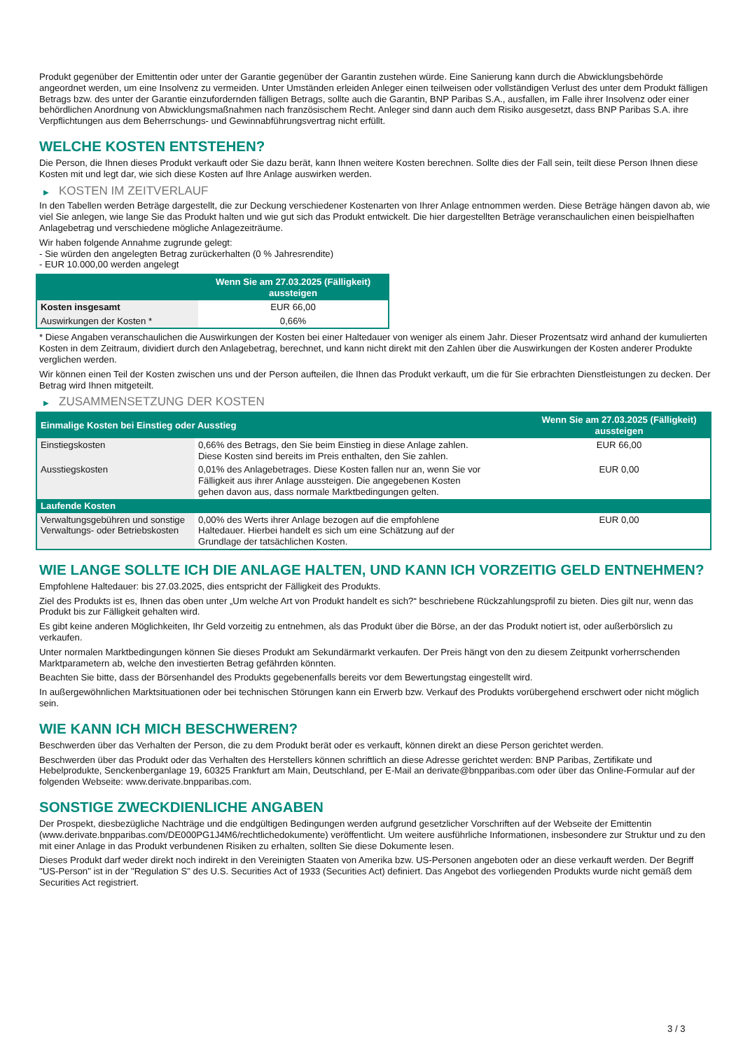Produkt gegenüber der Emittentin oder unter der Garantie gegenüber der Garantin zustehen würde. Eine Sanierung kann durch die Abwicklungsbehörde angeordnet werden, um eine Insolvenz zu vermeiden. Unter Umständen erleiden Anleger einen teilweisen oder vollständigen Verlust des unter dem Produkt fälligen Betrags bzw. des unter der Garantie einzufordernden fälligen Betrags, sollte auch die Garantin, BNP Paribas S.A., ausfallen, im Falle ihrer Insolvenz oder einer behördlichen Anordnung von Abwicklungsmaßnahmen nach französischem Recht. Anleger sind dann auch dem Risiko ausgesetzt, dass BNP Paribas S.A. ihre Verpflichtungen aus dem Beherrschungs- und Gewinnabführungsvertrag nicht erfüllt.
WELCHE KOSTEN ENTSTEHEN?
Die Person, die Ihnen dieses Produkt verkauft oder Sie dazu berät, kann Ihnen weitere Kosten berechnen. Sollte dies der Fall sein, teilt diese Person Ihnen diese Kosten mit und legt dar, wie sich diese Kosten auf Ihre Anlage auswirken werden.
▶ KOSTEN IM ZEITVERLAUF
In den Tabellen werden Beträge dargestellt, die zur Deckung verschiedener Kostenarten von Ihrer Anlage entnommen werden. Diese Beträge hängen davon ab, wie viel Sie anlegen, wie lange Sie das Produkt halten und wie gut sich das Produkt entwickelt. Die hier dargestellten Beträge veranschaulichen einen beispielhaften Anlagebetrag und verschiedene mögliche Anlagezeiträume.
Wir haben folgende Annahme zugrunde gelegt:
- Sie würden den angelegten Betrag zurückerhalten (0 % Jahresrendite)
- EUR 10.000,00 werden angelegt
| | Wenn Sie am 27.03.2025 (Fälligkeit) aussteigen |
| --- | --- |
| Kosten insgesamt | EUR 66,00 |
| Auswirkungen der Kosten * | 0,66% |
* Diese Angaben veranschaulichen die Auswirkungen der Kosten bei einer Haltedauer von weniger als einem Jahr. Dieser Prozentsatz wird anhand der kumulierten Kosten in dem Zeitraum, dividiert durch den Anlagebetrag, berechnet, und kann nicht direkt mit den Zahlen über die Auswirkungen der Kosten anderer Produkte verglichen werden.
Wir können einen Teil der Kosten zwischen uns und der Person aufteilen, die Ihnen das Produkt verkauft, um die für Sie erbrachten Dienstleistungen zu decken. Der Betrag wird Ihnen mitgeteilt.
▶ ZUSAMMENSETZUNG DER KOSTEN
| Einmalige Kosten bei Einstieg oder Ausstieg | | Wenn Sie am 27.03.2025 (Fälligkeit) aussteigen |
| --- | --- | --- |
| Einstiegskosten | 0,66% des Betrags, den Sie beim Einstieg in diese Anlage zahlen. Diese Kosten sind bereits im Preis enthalten, den Sie zahlen. | EUR 66,00 |
| Ausstiegskosten | 0,01% des Anlagebetrages. Diese Kosten fallen nur an, wenn Sie vor Fälligkeit aus ihrer Anlage aussteigen. Die angegebenen Kosten gehen davon aus, dass normale Marktbedingungen gelten. | EUR 0,00 |
| Laufende Kosten | | |
| Verwaltungsgebühren und sonstige Verwaltungs- oder Betriebskosten | 0,00% des Werts ihrer Anlage bezogen auf die empfohlene Haltedauer. Hierbei handelt es sich um eine Schätzung auf der Grundlage der tatsächlichen Kosten. | EUR 0,00 |
WIE LANGE SOLLTE ICH DIE ANLAGE HALTEN, UND KANN ICH VORZEITIG GELD ENTNEHMEN?
Empfohlene Haltedauer: bis 27.03.2025, dies entspricht der Fälligkeit des Produkts.
Ziel des Produkts ist es, Ihnen das oben unter „Um welche Art von Produkt handelt es sich?“ beschriebene Rückzahlungsprofil zu bieten. Dies gilt nur, wenn das Produkt bis zur Fälligkeit gehalten wird.
Es gibt keine anderen Möglichkeiten, Ihr Geld vorzeitig zu entnehmen, als das Produkt über die Börse, an der das Produkt notiert ist, oder außerbörslich zu verkaufen.
Unter normalen Marktbedingungen können Sie dieses Produkt am Sekundärmarkt verkaufen. Der Preis hängt von den zu diesem Zeitpunkt vorherrschenden Marktparametern ab, welche den investierten Betrag gefährden könnten.
Beachten Sie bitte, dass der Börsenhandel des Produkts gegebenenfalls bereits vor dem Bewertungstag eingestellt wird.
In außergewöhnlichen Marktsituationen oder bei technischen Störungen kann ein Erwerb bzw. Verkauf des Produkts vorübergehend erschwert oder nicht möglich sein.
WIE KANN ICH MICH BESCHWEREN?
Beschwerden über das Verhalten der Person, die zu dem Produkt berät oder es verkauft, können direkt an diese Person gerichtet werden.
Beschwerden über das Produkt oder das Verhalten des Herstellers können schriftlich an diese Adresse gerichtet werden: BNP Paribas, Zertifikate und Hebelprodukte, Senckenberganlage 19, 60325 Frankfurt am Main, Deutschland, per E-Mail an derivate@bnpparibas.com oder über das Online-Formular auf der folgenden Webseite: www.derivate.bnpparibas.com.
SONSTIGE ZWECKDIENLICHE ANGABEN
Der Prospekt, diesbezügliche Nachträge und die endgültigen Bedingungen werden aufgrund gesetzlicher Vorschriften auf der Webseite der Emittentin (www.derivate.bnpparibas.com/DE000PG1J4M6/rechtlichedokumente) veröffentlicht. Um weitere ausführliche Informationen, insbesondere zur Struktur und zu den mit einer Anlage in das Produkt verbundenen Risiken zu erhalten, sollten Sie diese Dokumente lesen.
Dieses Produkt darf weder direkt noch indirekt in den Vereinigten Staaten von Amerika bzw. US-Personen angeboten oder an diese verkauft werden. Der Begriff "US-Person" ist in der "Regulation S" des U.S. Securities Act of 1933 (Securities Act) definiert. Das Angebot des vorliegenden Produkts wurde nicht gemäß dem Securities Act registriert.
3 / 3